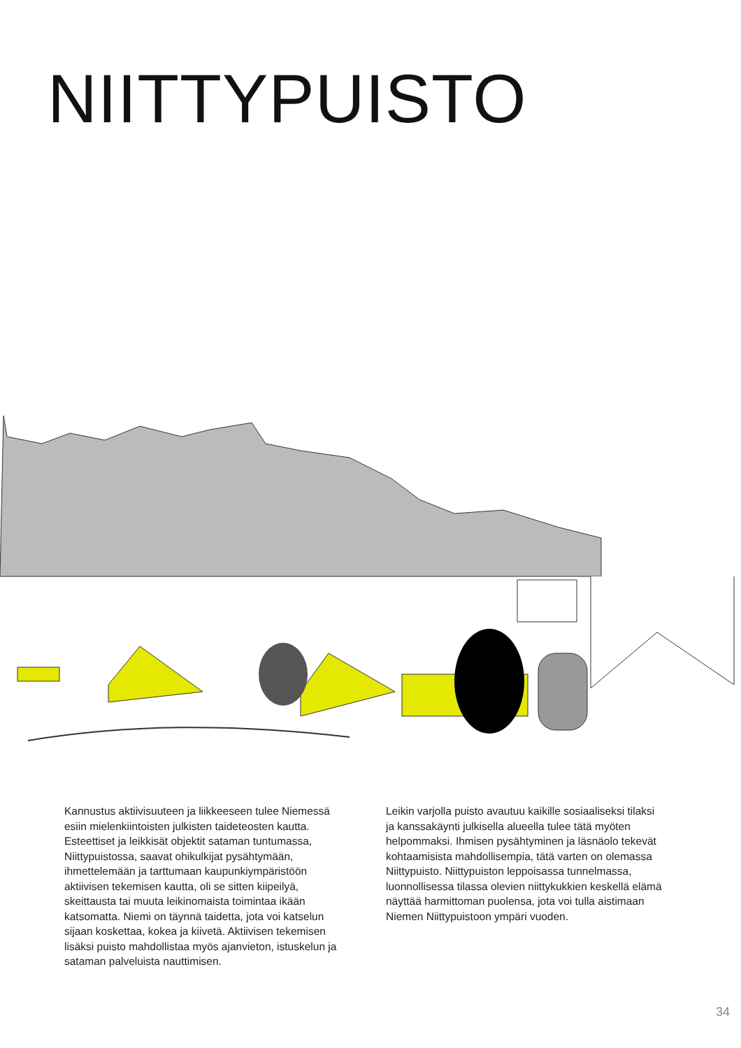NIITTYPUISTO
Kannustus aktiivisuuteen ja liikkeeseen tulee Niemessä esiin mielenkiintoisten julkisten taideteosten kautta. Esteettiset ja leikkisät objektit sataman tuntumassa, Niittypuistossa, saavat ohikulkijat pysähtymään, ihmettelemään ja tarttumaan kaupunkiympäristöön aktiivisen tekemisen kautta, oli se sitten kiipeilyä, skeittausta tai muuta leikinomaista toimintaa ikään katsomatta. Niemi on täynnä taidetta, jota voi katselun sijaan koskettaa, kokea ja kiivetä. Aktiivisen tekemisen lisäksi puisto mahdollistaa myös ajanvieton, istuskelun ja sataman palveluista nauttimisen.
Leikin varjolla puisto avautuu kaikille sosiaaliseksi tilaksi ja kanssakäynti julkisella alueella tulee tätä myöten helpommaksi. Ihmisen pysähtyminen ja läsnäolo tekevät kohtaamisista mahdollisempia, tätä varten on olemassa Niittypuisto. Niittypuiston leppoisassa tunnelmassa, luonnollisessa tilassa olevien niittykukkien keskellä elämä näyttää harmittoman puolensa, jota voi tulla aistimaan Niemen Niittypuistoon ympäri vuoden.
34